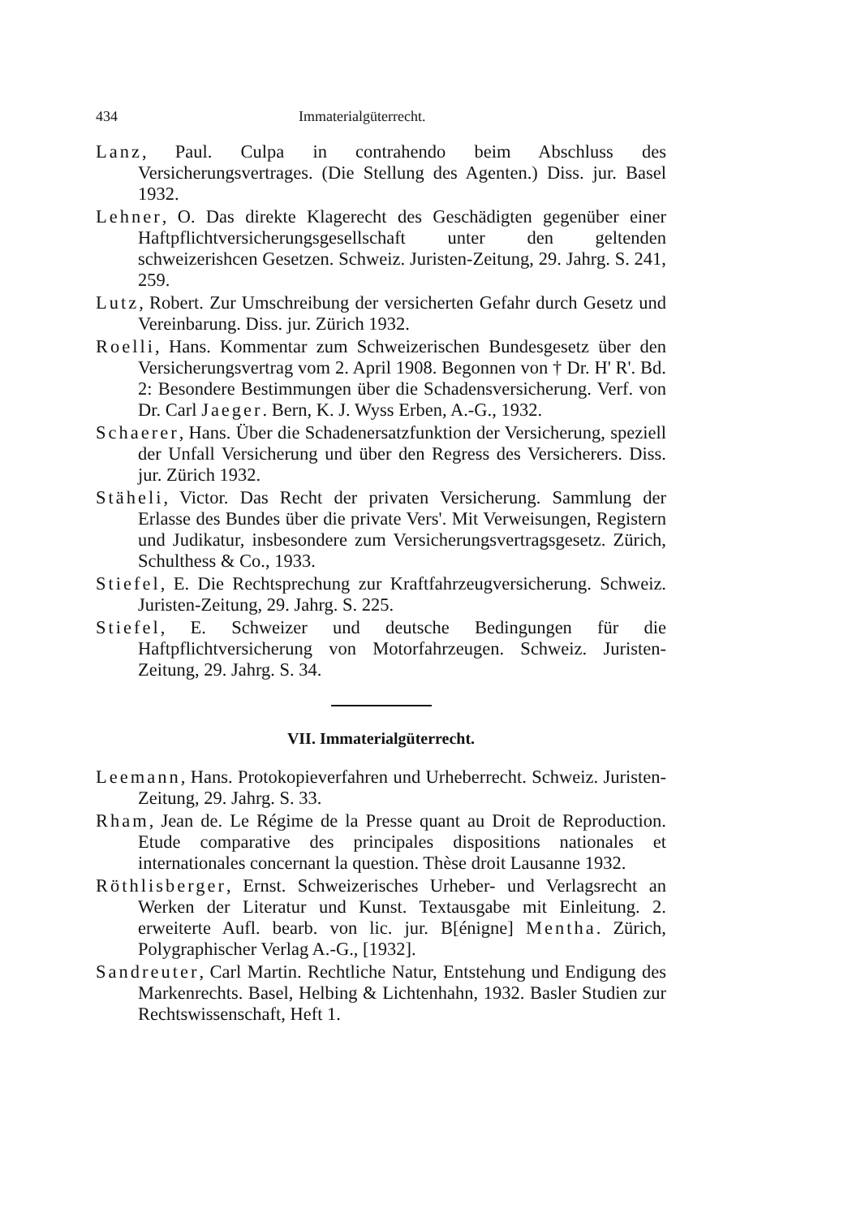434 Immaterialgüterrecht.
Lanz, Paul. Culpa in contrahendo beim Abschluss des Versicherungsvertrages. (Die Stellung des Agenten.) Diss. jur. Basel 1932.
Lehner, O. Das direkte Klagerecht des Geschädigten gegenüber einer Haftpflichtversicherungsgesellschaft unter den geltenden schweizerishcen Gesetzen. Schweiz. Juristen-Zeitung, 29. Jahrg. S. 241, 259.
Lutz, Robert. Zur Umschreibung der versicherten Gefahr durch Gesetz und Vereinbarung. Diss. jur. Zürich 1932.
Roelli, Hans. Kommentar zum Schweizerischen Bundesgesetz über den Versicherungsvertrag vom 2. April 1908. Begonnen von † Dr. H' R'. Bd. 2: Besondere Bestimmungen über die Schadensversicherung. Verf. von Dr. Carl Jaeger. Bern, K. J. Wyss Erben, A.-G., 1932.
Schaerer, Hans. Über die Schadenersatzfunktion der Versicherung, speziell der Unfall Versicherung und über den Regress des Versicherers. Diss. jur. Zürich 1932.
Stäheli, Victor. Das Recht der privaten Versicherung. Sammlung der Erlasse des Bundes über die private Vers'. Mit Verweisungen, Registern und Judikatur, insbesondere zum Versicherungsvertragsgesetz. Zürich, Schulthess & Co., 1933.
Stiefel, E. Die Rechtsprechung zur Kraftfahrzeugversicherung. Schweiz. Juristen-Zeitung, 29. Jahrg. S. 225.
Stiefel, E. Schweizer und deutsche Bedingungen für die Haftpflichtversicherung von Motorfahrzeugen. Schweiz. Juristen-Zeitung, 29. Jahrg. S. 34.
VII. Immaterialgüterrecht.
Leemann, Hans. Protokopieverfahren und Urheberrecht. Schweiz. Juristen-Zeitung, 29. Jahrg. S. 33.
Rham, Jean de. Le Régime de la Presse quant au Droit de Reproduction. Etude comparative des principales dispositions nationales et internationales concernant la question. Thèse droit Lausanne 1932.
Röthlisberger, Ernst. Schweizerisches Urheber- und Verlagsrecht an Werken der Literatur und Kunst. Textausgabe mit Einleitung. 2. erweiterte Aufl. bearb. von lic. jur. B[énigne] Mentha. Zürich, Polygraphischer Verlag A.-G., [1932].
Sandreuter, Carl Martin. Rechtliche Natur, Entstehung und Endigung des Markenrechts. Basel, Helbing & Lichtenhahn, 1932. Basler Studien zur Rechtswissenschaft, Heft 1.